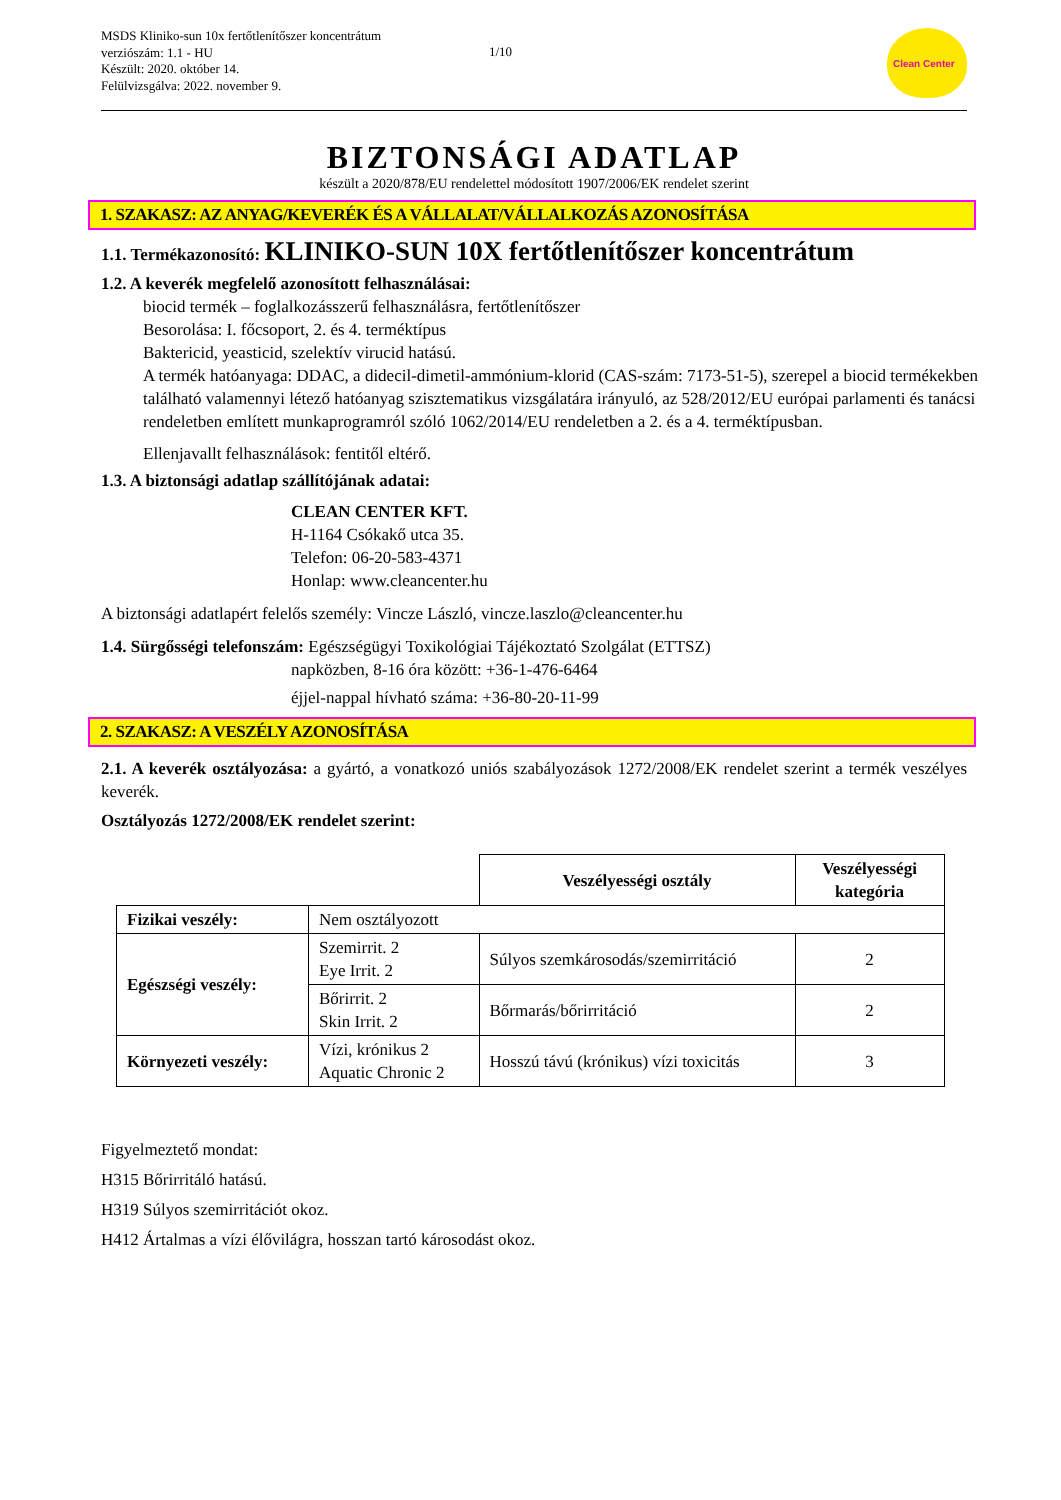MSDS Kliniko-sun 10x fertőtlenítőszer koncentrátum
verziószám: 1.1 - HU
Készült: 2020. október 14.
Felülvizsgálva: 2022. november 9.
1/10
Clean Center
BIZTONSÁGI ADATLAP
készült a 2020/878/EU rendelettel módosított 1907/2006/EK rendelet szerint
1. SZAKASZ: AZ ANYAG/KEVERÉK ÉS A VÁLLALAT/VÁLLALKOZÁS AZONOSÍTÁSA
1.1. Termékazonosító: KLINIKO-SUN 10X fertőtlenítőszer koncentrátum
1.2. A keverék megfelelő azonosított felhasználásai:
biocid termék – foglalkozásszerű felhasználásra, fertőtlenítőszer
Besorolása: I. főcsoport, 2. és 4. terméktípus
Baktericid, yeasticid, szelektív virucid hatású.
A termék hatóanyaga: DDAC, a didecil-dimetil-ammónium-klorid (CAS-szám: 7173-51-5), szerepel a biocid termékekben található valamennyi létező hatóanyag szisztematikus vizsgálatára irányuló, az 528/2012/EU európai parlamenti és tanácsi rendeletben említett munkaprogramról szóló 1062/2014/EU rendeletben a 2. és a 4. terméktípusban.
Ellenjavallt felhasználások: fentitől eltérő.
1.3. A biztonsági adatlap szállítójának adatai:
CLEAN CENTER KFT.
H-1164 Csókakő utca 35.
Telefon: 06-20-583-4371
Honlap: www.cleancenter.hu
A biztonsági adatlapért felelős személy: Vincze László, vincze.laszlo@cleancenter.hu
1.4. Sürgősségi telefonszám: Egészségügyi Toxikológiai Tájékoztató Szolgálat (ETTSZ)
napközben, 8-16 óra között: +36-1-476-6464
éjjel-nappal hívható száma: +36-80-20-11-99
2. SZAKASZ: A VESZÉLY AZONOSÍTÁSA
2.1. A keverék osztályozása: a gyártó, a vonatkozó uniós szabályozások 1272/2008/EK rendelet szerint a termék veszélyes keverék.
Osztályozás 1272/2008/EK rendelet szerint:
| | | Veszélyességi osztály | Veszélyességi kategória |
| Fizikai veszély: | Nem osztályozott | | |
| Egészségi veszély: | Szemirrit. 2 Eye Irrit. 2 | Súlyos szemkárosodás/szemirritáció | 2 |
| | Bőrirrit. 2 Skin Irrit. 2 | Bőrmarás/bőrirritáció | 2 |
| Környezeti veszély: | Vízi, krónikus 2 Aquatic Chronic 2 | Hosszú távú (krónikus) vízi toxicitás | 3 |
Figyelmeztető mondat:
H315 Bőrirritáló hatású.
H319 Súlyos szemirritációt okoz.
H412 Ártalmas a vízi élővilágra, hosszan tartó károsodást okoz.